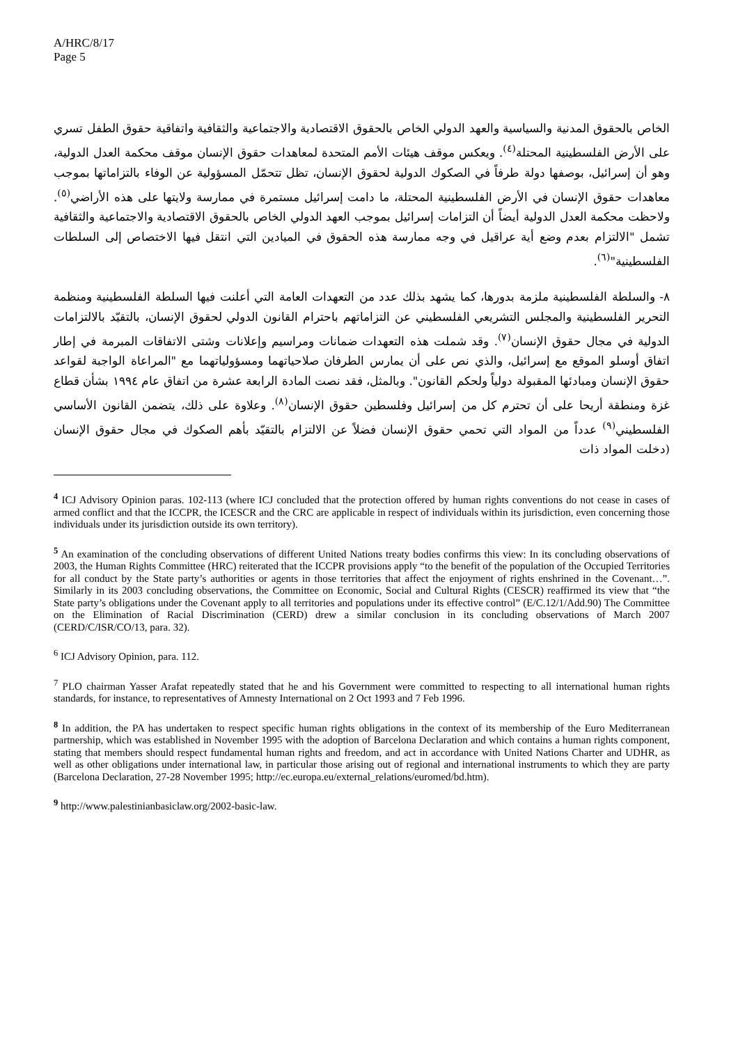A/HRC/8/17
Page 5
الخاص بالحقوق المدنية والسياسية والعهد الدولي الخاص بالحقوق الاقتصادية والاجتماعية والثقافية واتفاقية حقوق الطفل تسري على الأرض الفلسطينية المحتلة<sup>(٤)</sup>. ويعكس موقف هيئات الأمم المتحدة لمعاهدات حقوق الإنسان موقف محكمة العدل الدولية، وهو أن إسرائيل، بوصفها دولة طرفاً في الصكوك الدولية لحقوق الإنسان، تظل تتحمّل المسؤولية عن الوفاء بالتزاماتها بموجب معاهدات حقوق الإنسان في الأرض الفلسطينية المحتلة، ما دامت إسرائيل مستمرة في ممارسة ولايتها على هذه الأراضي<sup>(٥)</sup>. ولاحظت محكمة العدل الدولية أيضاً أن التزامات إسرائيل بموجب العهد الدولي الخاص بالحقوق الاقتصادية والاجتماعية والثقافية تشمل "الالتزام بعدم وضع أية عراقيل في وجه ممارسة هذه الحقوق في الميادين التي انتقل فيها الاختصاص إلى السلطات الفلسطينية"<sup>(٦)</sup>.
٨- والسلطة الفلسطينية ملزمة بدورها، كما يشهد بذلك عدد من التعهدات العامة التي أعلنت فيها السلطة الفلسطينية ومنظمة التحرير الفلسطينية والمجلس التشريعي الفلسطيني عن التزاماتهم باحترام القانون الدولي لحقوق الإنسان، بالتقيّد بالالتزامات الدولية في مجال حقوق الإنسان<sup>(٧)</sup>. وقد شملت هذه التعهدات ضمانات ومراسيم وإعلانات وشتى الاتفاقات المبرمة في إطار اتفاق أوسلو الموقع مع إسرائيل، والذي نص على أن يمارس الطرفان صلاحياتهما ومسؤولياتهما مع "المراعاة الواجبة لقواعد حقوق الإنسان ومبادئها المقبولة دولياً ولحكم القانون". وبالمثل، فقد نصت المادة الرابعة عشرة من اتفاق عام ١٩٩٤ بشأن قطاع غزة ومنطقة أريحا على أن تحترم كل من إسرائيل وفلسطين حقوق الإنسان<sup>(٨)</sup>. وعلاوة على ذلك، يتضمن القانون الأساسي الفلسطيني<sup>(٩)</sup> عدداً من المواد التي تحمي حقوق الإنسان فضلاً عن الالتزام بالتقيّد بأهم الصكوك في مجال حقوق الإنسان (دخلت المواد ذات
<sup>4</sup> ICJ Advisory Opinion paras. 102-113 (where ICJ concluded that the protection offered by human rights conventions do not cease in cases of armed conflict and that the ICCPR, the ICESCR and the CRC are applicable in respect of individuals within its jurisdiction, even concerning those individuals under its jurisdiction outside its own territory).
<sup>5</sup> An examination of the concluding observations of different United Nations treaty bodies confirms this view: In its concluding observations of 2003, the Human Rights Committee (HRC) reiterated that the ICCPR provisions apply “to the benefit of the population of the Occupied Territories for all conduct by the State party’s authorities or agents in those territories that affect the enjoyment of rights enshrined in the Covenant…”. Similarly in its 2003 concluding observations, the Committee on Economic, Social and Cultural Rights (CESCR) reaffirmed its view that “the State party’s obligations under the Covenant apply to all territories and populations under its effective control” (E/C.12/1/Add.90) The Committee on the Elimination of Racial Discrimination (CERD) drew a similar conclusion in its concluding observations of March 2007 (CERD/C/ISR/CO/13, para. 32).
<sup>6</sup> ICJ Advisory Opinion, para. 112.
<sup>7</sup> PLO chairman Yasser Arafat repeatedly stated that he and his Government were committed to respecting to all international human rights standards, for instance, to representatives of Amnesty International on 2 Oct 1993 and 7 Feb 1996.
<sup>8</sup> In addition, the PA has undertaken to respect specific human rights obligations in the context of its membership of the Euro Mediterranean partnership, which was established in November 1995 with the adoption of Barcelona Declaration and which contains a human rights component, stating that members should respect fundamental human rights and freedom, and act in accordance with United Nations Charter and UDHR, as well as other obligations under international law, in particular those arising out of regional and international instruments to which they are party (Barcelona Declaration, 27-28 November 1995; http://ec.europa.eu/external_relations/euromed/bd.htm).
<sup>9</sup> http://www.palestinianbasiclaw.org/2002-basic-law.